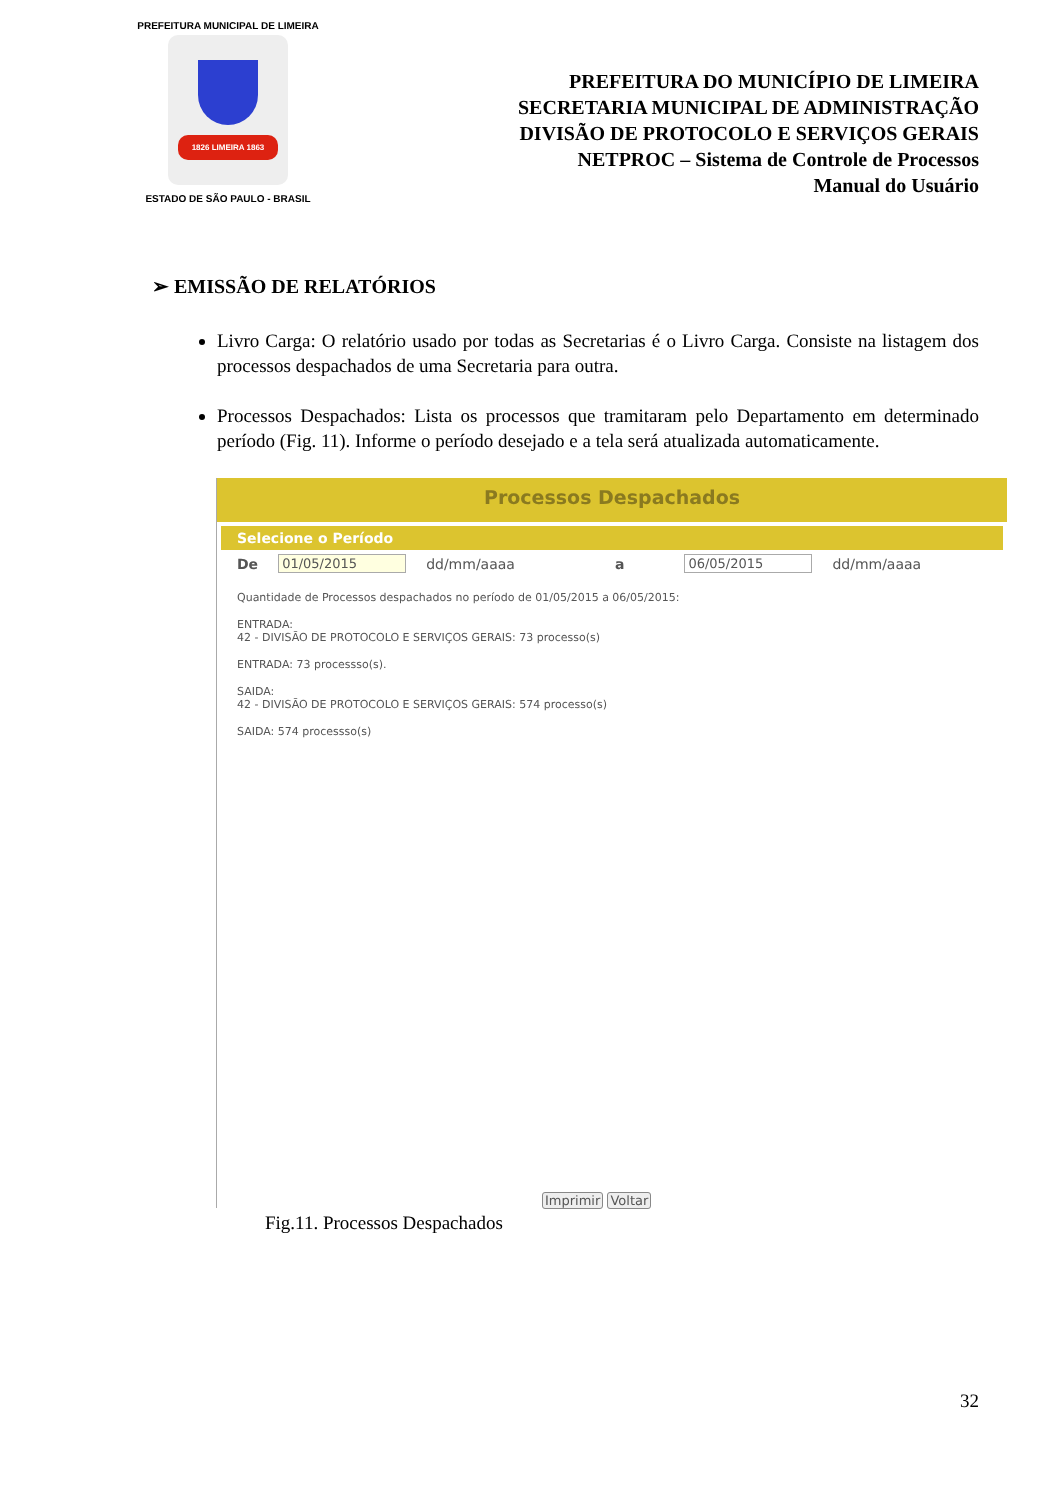PREFEITURA MUNICIPAL DE LIMEIRA
1826 LIMEIRA 1863
ESTADO DE SÃO PAULO - BRASIL
PREFEITURA DO MUNICÍPIO DE LIMEIRA
SECRETARIA MUNICIPAL DE ADMINISTRAÇÃO
DIVISÃO DE PROTOCOLO E SERVIÇOS GERAIS
NETPROC – Sistema de Controle de Processos
Manual do Usuário
➢ EMISSÃO DE RELATÓRIOS
Livro Carga: O relatório usado por todas as Secretarias é o Livro Carga. Consiste na listagem dos processos despachados de uma Secretaria para outra.
Processos Despachados: Lista os processos que tramitaram pelo Departamento em determinado período (Fig. 11). Informe o período desejado e a tela será atualizada automaticamente.
Processos Despachados
Selecione o Período
De 01/05/2015 dd/mm/aaaa a 06/05/2015 dd/mm/aaaa
Quantidade de Processos despachados no período de 01/05/2015 a 06/05/2015:
ENTRADA:
42 - DIVISÃO DE PROTOCOLO E SERVIÇOS GERAIS: 73 processo(s)
ENTRADA: 73 processso(s).
SAIDA:
42 - DIVISÃO DE PROTOCOLO E SERVIÇOS GERAIS: 574 processo(s)
SAIDA: 574 processso(s)
Imprimir Voltar
Fig.11. Processos Despachados
32